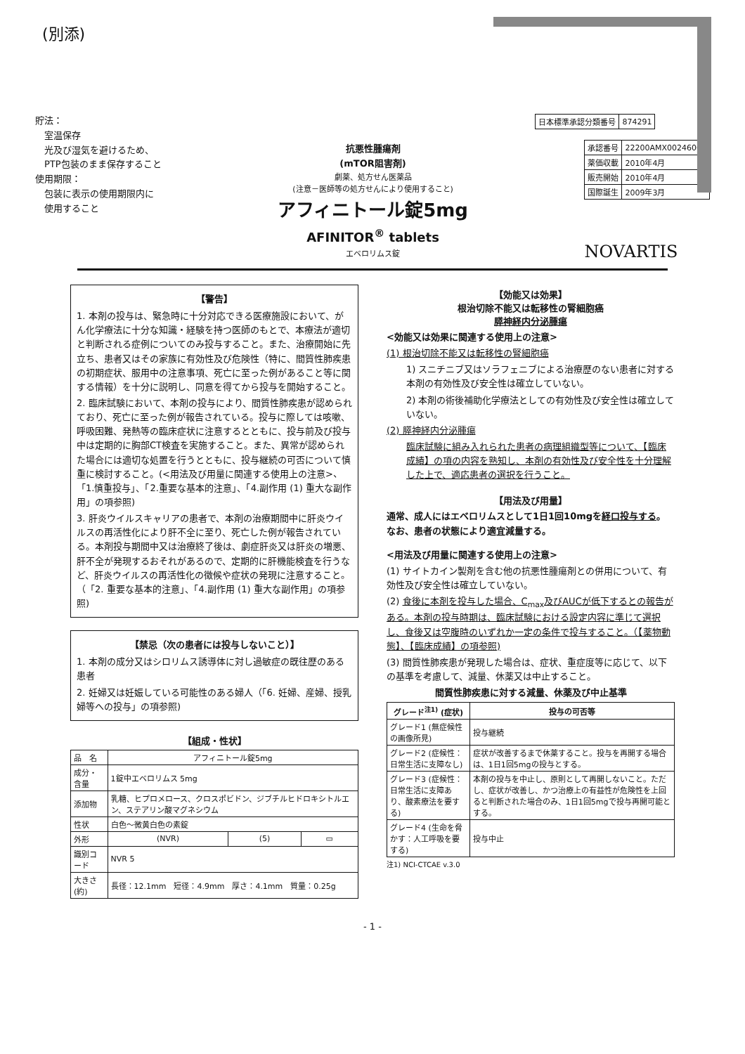(別添)
貯法：
　室温保存
　光及び湿気を避けるため、
　PTP包装のまま保存すること
使用期限：
　包装に表示の使用期限内に
　使用すること
抗悪性腫瘍剤
(mTOR阻害剤)
劇薬、処方せん医薬品
(注意－医師等の処方せんにより使用すること)
アフィニトール錠5mg
AFINITOR<sup>®</sup> tablets
エベロリムス錠
| 日本標準承認分類番号 | 874291 |
| 承認番号 | 22200AMX00246000 |
| 薬価収載 | 2010年4月 |
| 販売開始 | 2010年4月 |
| 国際誕生 | 2009年3月 |
NOVARTIS
【警告】
1. 本剤の投与は、緊急時に十分対応できる医療施設において、がん化学療法に十分な知識・経験を持つ医師のもとで、本療法が適切と判断される症例についてのみ投与すること。また、治療開始に先立ち、患者又はその家族に有効性及び危険性（特に、間質性肺疾患の初期症状、服用中の注意事項、死亡に至った例があること等に関する情報）を十分に説明し、同意を得てから投与を開始すること。
2. 臨床試験において、本剤の投与により、間質性肺疾患が認められており、死亡に至った例が報告されている。投与に際しては咳嗽、呼吸困難、発熱等の臨床症状に注意するとともに、投与前及び投与中は定期的に胸部CT検査を実施すること。また、異常が認められた場合には適切な処置を行うとともに、投与継続の可否について慎重に検討すること。(<用法及び用量に関連する使用上の注意>、「1.慎重投与」、「2.重要な基本的注意」、「4.副作用 (1) 重大な副作用」の項参照)
3. 肝炎ウイルスキャリアの患者で、本剤の治療期間中に肝炎ウイルスの再活性化により肝不全に至り、死亡した例が報告されている。本剤投与期間中又は治療終了後は、劇症肝炎又は肝炎の増悪、肝不全が発現するおそれがあるので、定期的に肝機能検査を行うなど、肝炎ウイルスの再活性化の徴候や症状の発現に注意すること。（「2. 重要な基本的注意」、「4.副作用 (1) 重大な副作用」の項参照)
【禁忌（次の患者には投与しないこと）】
1. 本剤の成分又はシロリムス誘導体に対し過敏症の既往歴のある患者
2. 妊婦又は妊娠している可能性のある婦人（「6. 妊婦、産婦、授乳婦等への投与」の項参照)
【組成・性状】
| 品 名 | アフィニトール錠5mg | | |
| 成分・含量 | 1錠中エベロリムス 5mg | | |
| 添加物 | 乳糖、ヒプロメロース、クロスポビドン、ジブチルヒドロキシトルエン、ステアリン酸マグネシウム | | |
| 性状 | 白色～微黄白色の素錠 | | |
| 外形 | (NVR) | (5) | ▭ |
| 識別コード | NVR 5 | | |
| 大きさ(約) | 長径：12.1mm 短径：4.9mm 厚さ：4.1mm 質量：0.25g | | |
【効能又は効果】
根治切除不能又は転移性の腎細胞癌
膵神経内分泌腫瘍
<効能又は効果に関連する使用上の注意>
(1) 根治切除不能又は転移性の腎細胞癌
1) スニチニブ又はソラフェニブによる治療歴のない患者に対する本剤の有効性及び安全性は確立していない。
2) 本剤の術後補助化学療法としての有効性及び安全性は確立していない。
(2) 膵神経内分泌腫瘍
臨床試験に組み入れられた患者の病理組織型等について、【臨床成績】の項の内容を熟知し、本剤の有効性及び安全性を十分理解した上で、適応患者の選択を行うこと。
【用法及び用量】
通常、成人にはエベロリムスとして1日1回10mgを経口投与する。なお、患者の状態により適宜減量する。
<用法及び用量に関連する使用上の注意>
(1) サイトカイン製剤を含む他の抗悪性腫瘍剤との併用について、有効性及び安全性は確立していない。
(2) 食後に本剤を投与した場合、C<sub>max</sub>及びAUCが低下するとの報告がある。本剤の投与時期は、臨床試験における設定内容に準じて選択し、食後又は空腹時のいずれか一定の条件で投与すること。（【薬物動態】、【臨床成績】の項参照)
(3) 間質性肺疾患が発現した場合は、症状、重症度等に応じて、以下の基準を考慮して、減量、休薬又は中止すること。
間質性肺疾患に対する減量、休薬及び中止基準
| グレード<sup>注1)</sup> (症状) | 投与の可否等 |
| --- | --- |
| グレード1 (無症候性の画像所見) | 投与継続 |
| グレード2 (症候性：日常生活に支障なし) | 症状が改善するまで休薬すること。投与を再開する場合は、1日1回5mgの投与とする。 |
| グレード3 (症候性：日常生活に支障あり、酸素療法を要する) | 本剤の投与を中止し、原則として再開しないこと。ただし、症状が改善し、かつ治療上の有益性が危険性を上回ると判断された場合のみ、1日1回5mgで投与再開可能とする。 |
| グレード4 (生命を脅かす：人工呼吸を要する) | 投与中止 |
注1) NCI-CTCAE v.3.0
- 1 -